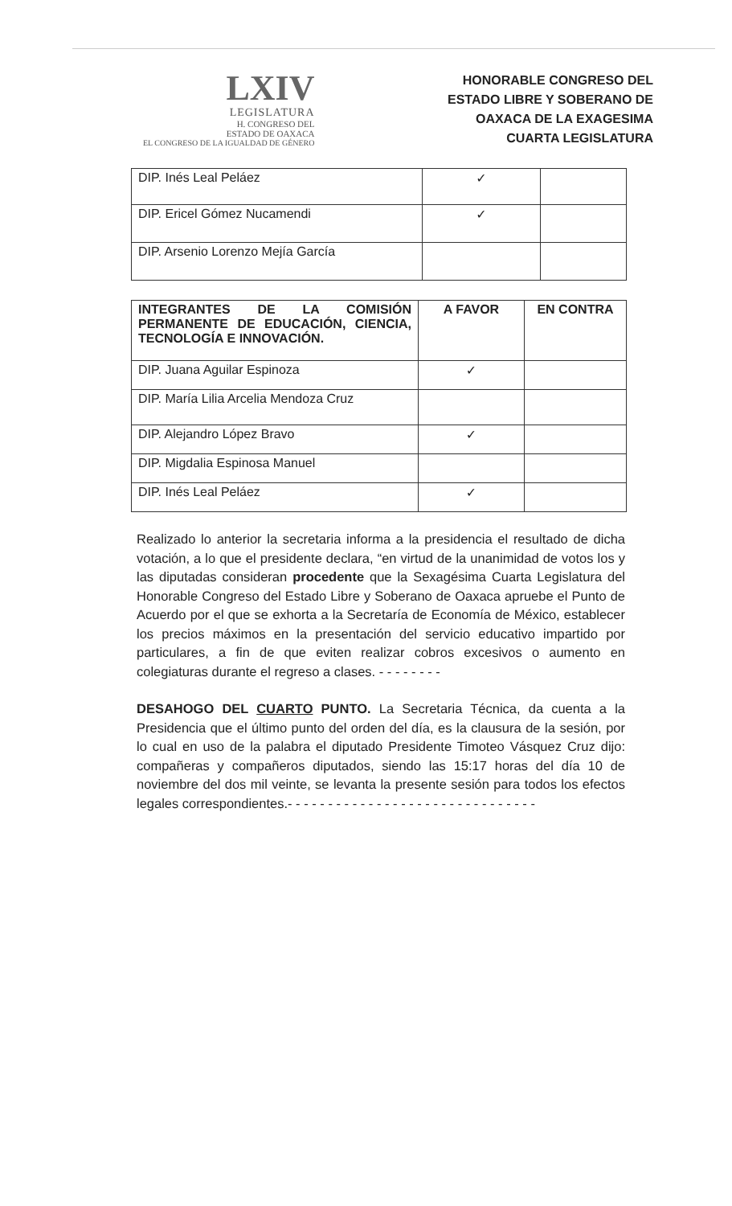LXIV
LEGISLATURA
H. CONGRESO DEL
ESTADO DE OAXACA
EL CONGRESO DE LA IGUALDAD DE GÉNERO
HONORABLE CONGRESO DEL
ESTADO LIBRE Y SOBERANO DE
OAXACA DE LA EXAGESIMA
CUARTA LEGISLATURA
| DIP. Inés Leal Peláez | ✓ | |
| DIP. Ericel Gómez Nucamendi | ✓ | |
| DIP. Arsenio Lorenzo Mejía García | | |
| INTEGRANTES DE LA COMISIÓN PERMANENTE DE EDUCACIÓN, CIENCIA, TECNOLOGÍA E INNOVACIÓN. | A FAVOR | EN CONTRA |
| --- | --- | --- |
| DIP. Juana Aguilar Espinoza | ✓ | |
| DIP. María Lilia Arcelia Mendoza Cruz | | |
| DIP. Alejandro López Bravo | ✓ | |
| DIP. Migdalia Espinosa Manuel | | |
| DIP. Inés Leal Peláez | ✓ | |
Realizado lo anterior la secretaria informa a la presidencia el resultado de dicha votación, a lo que el presidente declara, “en virtud de la unanimidad de votos los y las diputadas consideran procedente que la Sexagésima Cuarta Legislatura del Honorable Congreso del Estado Libre y Soberano de Oaxaca apruebe el Punto de Acuerdo por el que se exhorta a la Secretaría de Economía de México, establecer los precios máximos en la presentación del servicio educativo impartido por particulares, a fin de que eviten realizar cobros excesivos o aumento en colegiaturas durante el regreso a clases. - - - - - - - -
DESAHOGO DEL CUARTO PUNTO. La Secretaria Técnica, da cuenta a la Presidencia que el último punto del orden del día, es la clausura de la sesión, por lo cual en uso de la palabra el diputado Presidente Timoteo Vásquez Cruz dijo: compañeras y compañeros diputados, siendo las 15:17 horas del día 10 de noviembre del dos mil veinte, se levanta la presente sesión para todos los efectos legales correspondientes.- - - - - - - - - - - - - - - - - - - - - - - - - - - - - - -